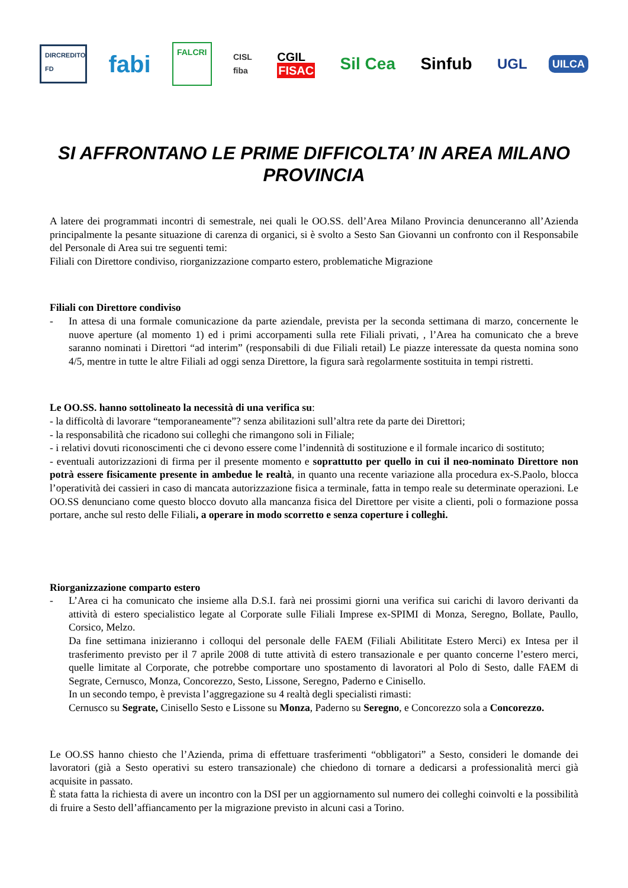DIRCREDITO FD
fabi
FALCRI
CISL
fiba
CGIL
FISAC
Sil Cea Sinfub
UGL
UILCA
SI AFFRONTANO LE PRIME DIFFICOLTA’ IN AREA MILANO PROVINCIA
A latere dei programmati incontri di semestrale, nei quali le OO.SS. dell’Area Milano Provincia denunceranno all’Azienda principalmente la pesante situazione di carenza di organici, si è svolto a Sesto San Giovanni un confronto con il Responsabile del Personale di Area sui tre seguenti temi:
Filiali con Direttore condiviso, riorganizzazione comparto estero, problematiche Migrazione
Filiali con Direttore condiviso
- In attesa di una formale comunicazione da parte aziendale, prevista per la seconda settimana di marzo, concernente le nuove aperture (al momento 1) ed i primi accorpamenti sulla rete Filiali privati, , l’Area ha comunicato che a breve saranno nominati i Direttori “ad interim” (responsabili di due Filiali retail) Le piazze interessate da questa nomina sono 4/5, mentre in tutte le altre Filiali ad oggi senza Direttore, la figura sarà regolarmente sostituita in tempi ristretti.
Le OO.SS. hanno sottolineato la necessità di una verifica su:
- la difficoltà di lavorare “temporaneamente”? senza abilitazioni sull’altra rete da parte dei Direttori;
- la responsabilità che ricadono sui colleghi che rimangono soli in Filiale;
- i relativi dovuti riconoscimenti che ci devono essere come l’indennità di sostituzione e il formale incarico di sostituto;
- eventuali autorizzazioni di firma per il presente momento e soprattutto per quello in cui il neo-nominato Direttore non potrà essere fisicamente presente in ambedue le realtà, in quanto una recente variazione alla procedura ex-S.Paolo, blocca l’operatività dei cassieri in caso di mancata autorizzazione fisica a terminale, fatta in tempo reale su determinate operazioni. Le OO.SS denunciano come questo blocco dovuto alla mancanza fisica del Direttore per visite a clienti, poli o formazione possa portare, anche sul resto delle Filiali, a operare in modo scorretto e senza coperture i colleghi.
Riorganizzazione comparto estero
- L’Area ci ha comunicato che insieme alla D.S.I. farà nei prossimi giorni una verifica sui carichi di lavoro derivanti da attività di estero specialistico legate al Corporate sulle Filiali Imprese ex-SPIMI di Monza, Seregno, Bollate, Paullo, Corsico, Melzo.
Da fine settimana inizieranno i colloqui del personale delle FAEM (Filiali Abilititate Estero Merci) ex Intesa per il trasferimento previsto per il 7 aprile 2008 di tutte attività di estero transazionale e per quanto concerne l’estero merci, quelle limitate al Corporate, che potrebbe comportare uno spostamento di lavoratori al Polo di Sesto, dalle FAEM di Segrate, Cernusco, Monza, Concorezzo, Sesto, Lissone, Seregno, Paderno e Cinisello.
In un secondo tempo, è prevista l’aggregazione su 4 realtà degli specialisti rimasti:
Cernusco su Segrate, Cinisello Sesto e Lissone su Monza, Paderno su Seregno, e Concorezzo sola a Concorezzo.
Le OO.SS hanno chiesto che l’Azienda, prima di effettuare trasferimenti “obbligatori” a Sesto, consideri le domande dei lavoratori (già a Sesto operativi su estero transazionale) che chiedono di tornare a dedicarsi a professionalità merci già acquisite in passato.
È stata fatta la richiesta di avere un incontro con la DSI per un aggiornamento sul numero dei colleghi coinvolti e la possibilità di fruire a Sesto dell’affiancamento per la migrazione previsto in alcuni casi a Torino.